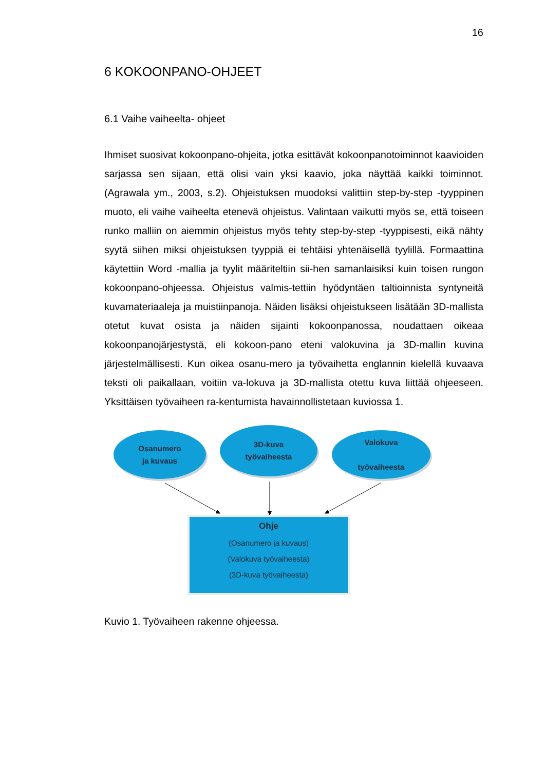16
6 KOKOONPANO-OHJEET
6.1 Vaihe vaiheelta- ohjeet
Ihmiset suosivat kokoonpano-ohjeita, jotka esittävät kokoonpanotoiminnot kaavioiden sarjassa sen sijaan, että olisi vain yksi kaavio, joka näyttää kaikki toiminnot. (Agrawala ym., 2003, s.2). Ohjeistuksen muodoksi valittiin step-by-step -tyyppinen muoto, eli vaihe vaiheelta etenevä ohjeistus. Valintaan vaikutti myös se, että toiseen runko malliin on aiemmin ohjeistus myös tehty step-by-step -tyyppisesti, eikä nähty syytä siihen miksi ohjeistuksen tyyppiä ei tehtäisi yhtenäisellä tyylillä. Formaattina käytettiin Word -mallia ja tyylit määriteltiin sii-hen samanlaisiksi kuin toisen rungon kokoonpano-ohjeessa. Ohjeistus valmis-tettiin hyödyntäen taltioinnista syntyneitä kuvamateriaaleja ja muistiinpanoja. Näiden lisäksi ohjeistukseen lisätään 3D-mallista otetut kuvat osista ja näiden sijainti kokoonpanossa, noudattaen oikeaa kokoonpanojärjestystä, eli kokoon-pano eteni valokuvina ja 3D-mallin kuvina järjestelmällisesti. Kun oikea osanu-mero ja työvaihetta englannin kielellä kuvaava teksti oli paikallaan, voitiin va-lokuva ja 3D-mallista otettu kuva liittää ohjeeseen. Yksittäisen työvaiheen ra-kentumista havainnollistetaan kuviossa 1.
Osanumero
ja kuvaus
3D-kuva
työvaiheesta
Valokuva
työvaiheesta
Ohje
(Osanumero ja kuvaus)
(Valokuva työvaiheesta)
(3D-kuva työvaiheesta)
Kuvio 1. Työvaiheen rakenne ohjeessa.